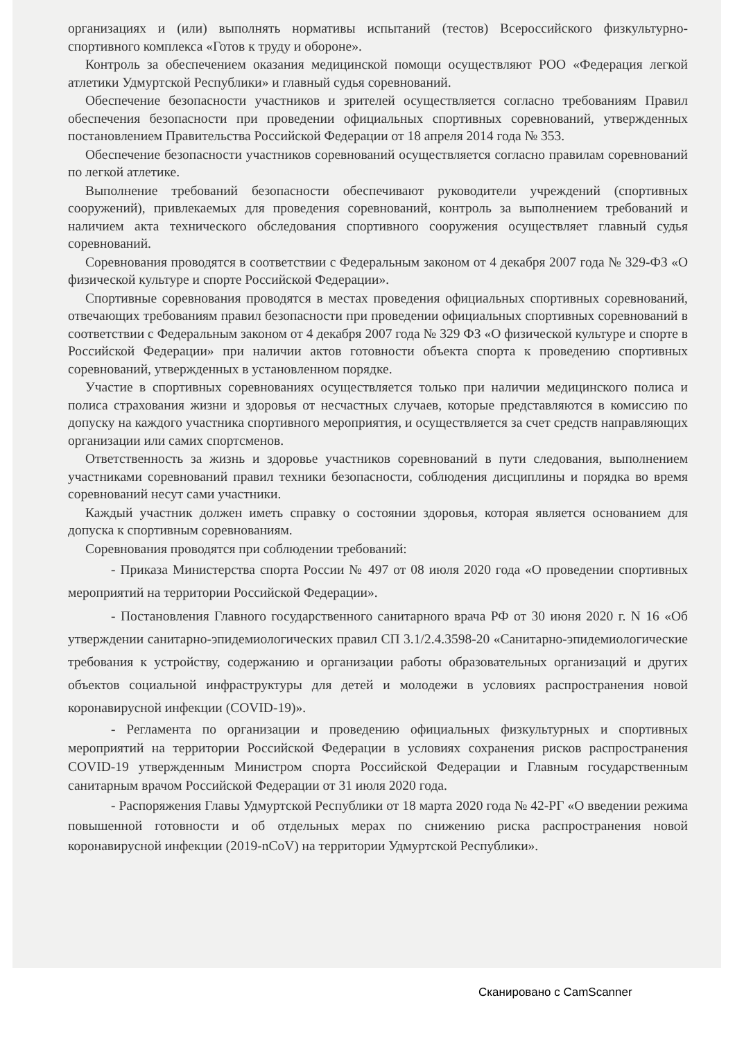организациях и (или) выполнять нормативы испытаний (тестов) Всероссийского физкультурно-спортивного комплекса «Готов к труду и обороне».
Контроль за обеспечением оказания медицинской помощи осуществляют РОО «Федерация легкой атлетики Удмуртской Республики» и главный судья соревнований.
Обеспечение безопасности участников и зрителей осуществляется согласно требованиям Правил обеспечения безопасности при проведении официальных спортивных соревнований, утвержденных постановлением Правительства Российской Федерации от 18 апреля 2014 года № 353.
Обеспечение безопасности участников соревнований осуществляется согласно правилам соревнований по легкой атлетике.
Выполнение требований безопасности обеспечивают руководители учреждений (спортивных сооружений), привлекаемых для проведения соревнований, контроль за выполнением требований и наличием акта технического обследования спортивного сооружения осуществляет главный судья соревнований.
Соревнования проводятся в соответствии с Федеральным законом от 4 декабря 2007 года № 329-ФЗ «О физической культуре и спорте Российской Федерации».
Спортивные соревнования проводятся в местах проведения официальных спортивных соревнований, отвечающих требованиям правил безопасности при проведении официальных спортивных соревнований в соответствии с Федеральным законом от 4 декабря 2007 года № 329 ФЗ «О физической культуре и спорте в Российской Федерации» при наличии актов готовности объекта спорта к проведению спортивных соревнований, утвержденных в установленном порядке.
Участие в спортивных соревнованиях осуществляется только при наличии медицинского полиса и полиса страхования жизни и здоровья от несчастных случаев, которые представляются в комиссию по допуску на каждого участника спортивного мероприятия, и осуществляется за счет средств направляющих организации или самих спортсменов.
Ответственность за жизнь и здоровье участников соревнований в пути следования, выполнением участниками соревнований правил техники безопасности, соблюдения дисциплины и порядка во время соревнований несут сами участники.
Каждый участник должен иметь справку о состоянии здоровья, которая является основанием для допуска к спортивным соревнованиям.
Соревнования проводятся при соблюдении требований:
- Приказа Министерства спорта России № 497 от 08 июля 2020 года «О проведении спортивных мероприятий на территории Российской Федерации».
- Постановления Главного государственного санитарного врача РФ от 30 июня 2020 г. N 16 «Об утверждении санитарно-эпидемиологических правил СП 3.1/2.4.3598-20 «Санитарно-эпидемиологические требования к устройству, содержанию и организации работы образовательных организаций и других объектов социальной инфраструктуры для детей и молодежи в условиях распространения новой коронавирусной инфекции (COVID-19)».
- Регламента по организации и проведению официальных физкультурных и спортивных мероприятий на территории Российской Федерации в условиях сохранения рисков распространения COVID-19 утвержденным Министром спорта Российской Федерации и Главным государственным санитарным врачом Российской Федерации от 31 июля 2020 года.
- Распоряжения Главы Удмуртской Республики от 18 марта 2020 года № 42-РГ «О введении режима повышенной готовности и об отдельных мерах по снижению риска распространения новой коронавирусной инфекции (2019-nCoV) на территории Удмуртской Республики».
Сканировано с CamScanner